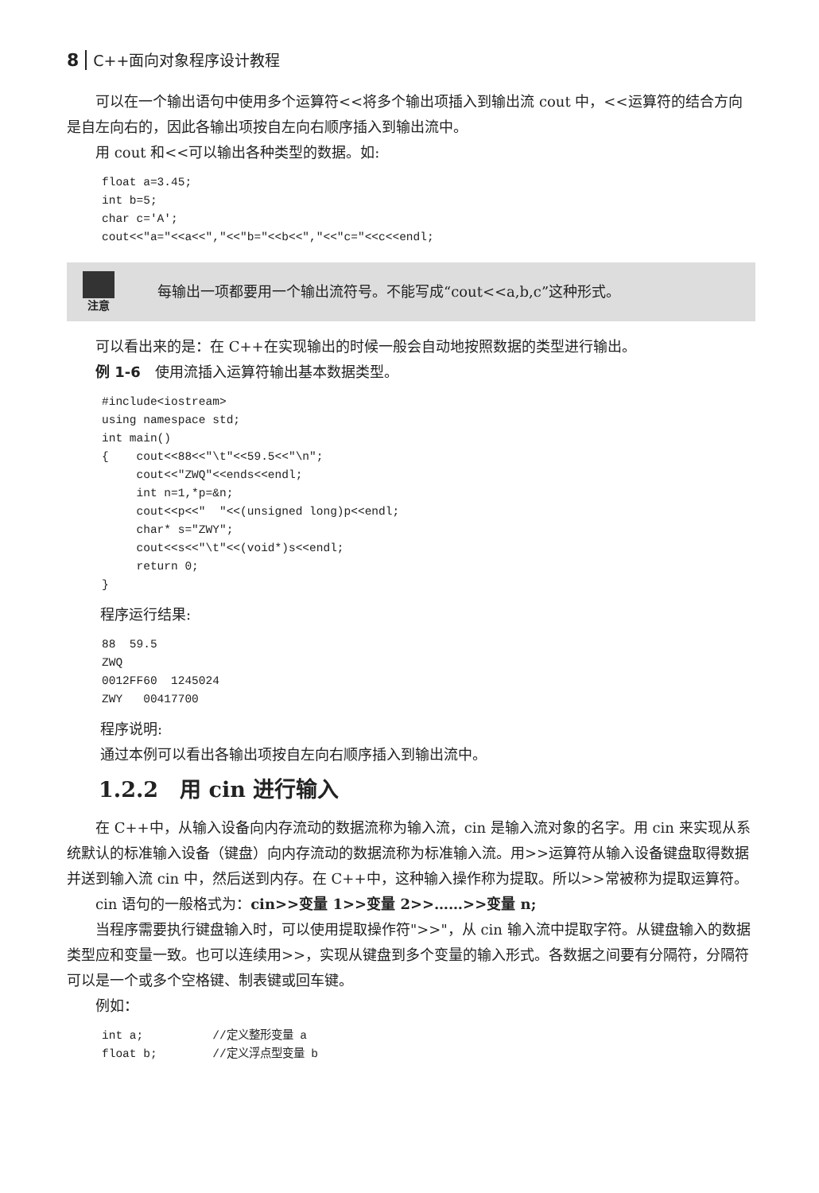8 C++面向对象程序设计教程
可以在一个输出语句中使用多个运算符<<将多个输出项插入到输出流 cout 中，<<运算符的结合方向是自左向右的，因此各输出项按自左向右顺序插入到输出流中。
用 cout 和<<可以输出各种类型的数据。如:
float a=3.45;
int b=5;
char c='A';
cout<<"a="<<a<<","<<"b="<<b<<","<<"c="<<c<<endl;
注意
每输出一项都要用一个输出流符号。不能写成“cout<<a,b,c”这种形式。
可以看出来的是：在 C++在实现输出的时候一般会自动地按照数据的类型进行输出。
例 1-6　使用流插入运算符输出基本数据类型。
#include<iostream>
using namespace std;
int main()
{    cout<<88<<"\t"<<59.5<<"\n";
     cout<<"ZWQ"<<ends<<endl;
     int n=1,*p=&n;
     cout<<p<<"  "<<(unsigned long)p<<endl;
     char* s="ZWY";
     cout<<s<<"\t"<<(void*)s<<endl;
     return 0;
}
程序运行结果:
88  59.5
ZWQ
0012FF60  1245024
ZWY   00417700
程序说明:
通过本例可以看出各输出项按自左向右顺序插入到输出流中。
1.2.2　用 cin 进行输入
在 C++中，从输入设备向内存流动的数据流称为输入流，cin 是输入流对象的名字。用 cin 来实现从系统默认的标准输入设备（键盘）向内存流动的数据流称为标准输入流。用>>运算符从输入设备键盘取得数据并送到输入流 cin 中，然后送到内存。在 C++中，这种输入操作称为提取。所以>>常被称为提取运算符。
cin 语句的一般格式为：cin>>变量 1>>变量 2>>……>>变量 n;
当程序需要执行键盘输入时，可以使用提取操作符">>"，从 cin 输入流中提取字符。从键盘输入的数据类型应和变量一致。也可以连续用>>，实现从键盘到多个变量的输入形式。各数据之间要有分隔符，分隔符可以是一个或多个空格键、制表键或回车键。
例如：
int a;          //定义整形变量 a
float b;        //定义浮点型变量 b